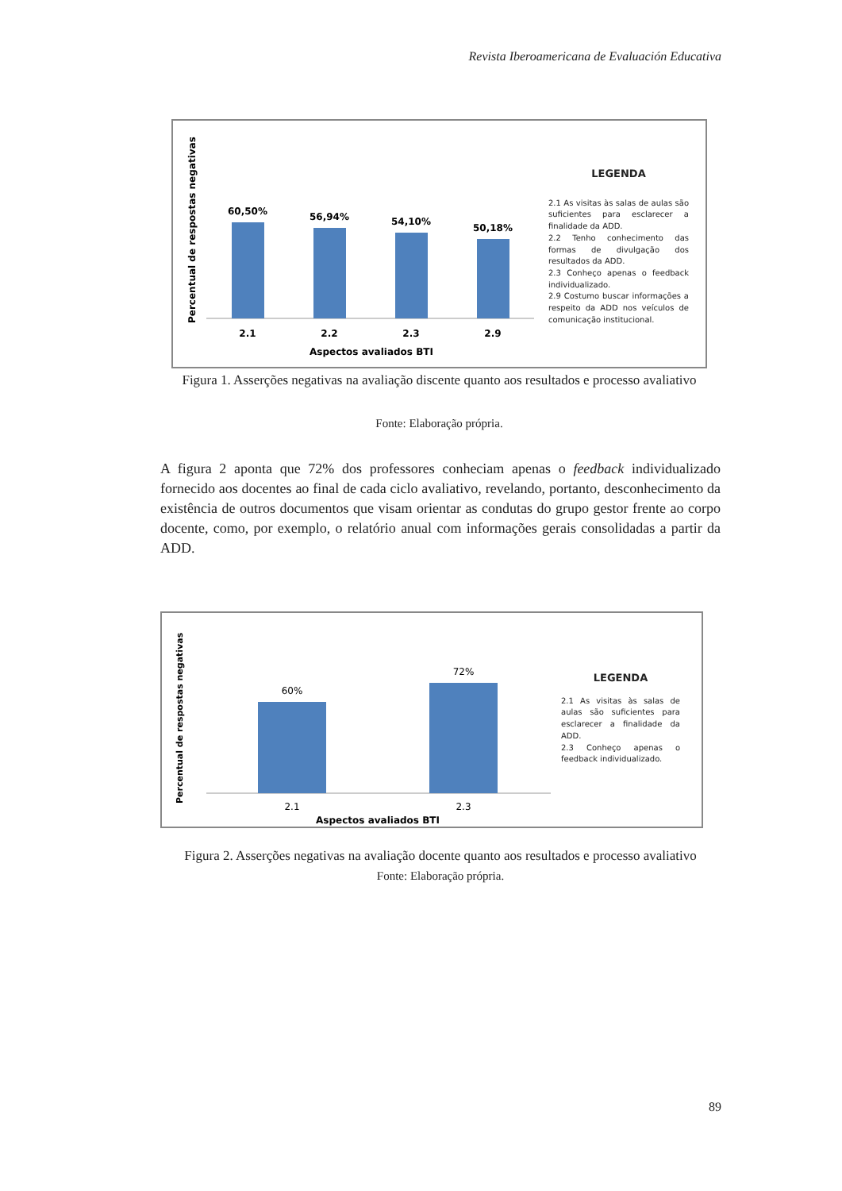Revista Iberoamericana de Evaluación Educativa
Percentual de respostas negativas
60,50%
56,94%
54,10%
50,18%
2.1
2.2
2.3
2.9
Aspectos avaliados BTI
LEGENDA
2.1 As visitas às salas de aulas são suficientes para esclarecer a finalidade da ADD.
2.2 Tenho conhecimento das formas de divulgação dos resultados da ADD.
2.3 Conheço apenas o feedback individualizado.
2.9 Costumo buscar informações a respeito da ADD nos veículos de comunicação institucional.
Figura 1. Asserções negativas na avaliação discente quanto aos resultados e processo avaliativo
Fonte: Elaboração própria.
A figura 2 aponta que 72% dos professores conheciam apenas o feedback individualizado fornecido aos docentes ao final de cada ciclo avaliativo, revelando, portanto, desconhecimento da existência de outros documentos que visam orientar as condutas do grupo gestor frente ao corpo docente, como, por exemplo, o relatório anual com informações gerais consolidadas a partir da ADD.
Percentual de respostas negativas
60%
72%
2.1
2.3
Aspectos avaliados BTI
LEGENDA
2.1 As visitas às salas de aulas são suficientes para esclarecer a finalidade da ADD.
2.3 Conheço apenas o feedback individualizado.
Figura 2. Asserções negativas na avaliação docente quanto aos resultados e processo avaliativo
Fonte: Elaboração própria.
89